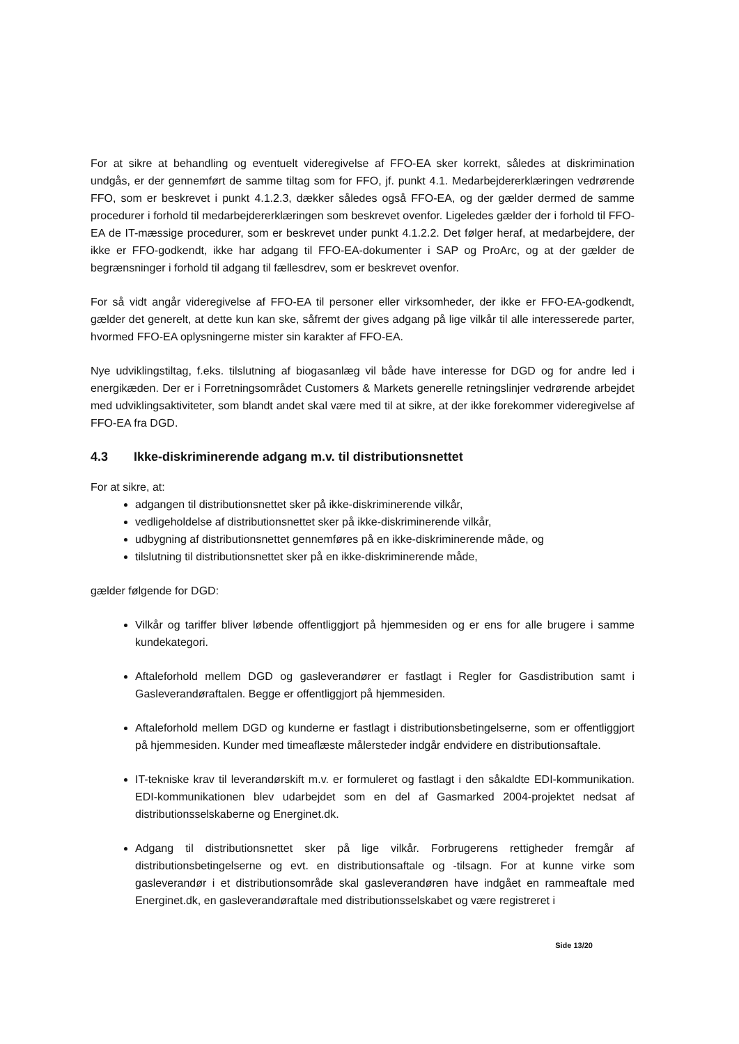For at sikre at behandling og eventuelt videregivelse af FFO-EA sker korrekt, således at diskrimination undgås, er der gennemført de samme tiltag som for FFO, jf. punkt 4.1. Medarbejdererklæringen vedrørende FFO, som er beskrevet i punkt 4.1.2.3, dækker således også FFO-EA, og der gælder dermed de samme procedurer i forhold til medarbejdererklæringen som beskrevet ovenfor. Ligeledes gælder der i forhold til FFO-EA de IT-mæssige procedurer, som er beskrevet under punkt 4.1.2.2. Det følger heraf, at medarbejdere, der ikke er FFO-godkendt, ikke har adgang til FFO-EA-dokumenter i SAP og ProArc, og at der gælder de begrænsninger i forhold til adgang til fællesdrev, som er beskrevet ovenfor.
For så vidt angår videregivelse af FFO-EA til personer eller virksomheder, der ikke er FFO-EA-godkendt, gælder det generelt, at dette kun kan ske, såfremt der gives adgang på lige vilkår til alle interesserede parter, hvormed FFO-EA oplysningerne mister sin karakter af FFO-EA.
Nye udviklingstiltag, f.eks. tilslutning af biogasanlæg vil både have interesse for DGD og for andre led i energikæden. Der er i Forretningsområdet Customers & Markets generelle retningslinjer vedrørende arbejdet med udviklingsaktiviteter, som blandt andet skal være med til at sikre, at der ikke forekommer videregivelse af FFO-EA fra DGD.
4.3 Ikke-diskriminerende adgang m.v. til distributionsnettet
For at sikre, at:
adgangen til distributionsnettet sker på ikke-diskriminerende vilkår,
vedligeholdelse af distributionsnettet sker på ikke-diskriminerende vilkår,
udbygning af distributionsnettet gennemføres på en ikke-diskriminerende måde, og
tilslutning til distributionsnettet sker på en ikke-diskriminerende måde,
gælder følgende for DGD:
Vilkår og tariffer bliver løbende offentliggjort på hjemmesiden og er ens for alle brugere i samme kundekategori.
Aftaleforhold mellem DGD og gasleverandører er fastlagt i Regler for Gasdistribution samt i Gasleverandøraftalen. Begge er offentliggjort på hjemmesiden.
Aftaleforhold mellem DGD og kunderne er fastlagt i distributionsbetingelserne, som er offentliggjort på hjemmesiden. Kunder med timeaflæste målersteder indgår endvidere en distributionsaftale.
IT-tekniske krav til leverandørskift m.v. er formuleret og fastlagt i den såkaldte EDI-kommunikation. EDI-kommunikationen blev udarbejdet som en del af Gasmarked 2004-projektet nedsat af distributionsselskaberne og Energinet.dk.
Adgang til distributionsnettet sker på lige vilkår. Forbrugerens rettigheder fremgår af distributionsbetingelserne og evt. en distributionsaftale og -tilsagn. For at kunne virke som gasleverandør i et distributionsområde skal gasleverandøren have indgået en rammeaftale med Energinet.dk, en gasleverandøraftale med distributionsselskabet og være registreret i
Side 13/20